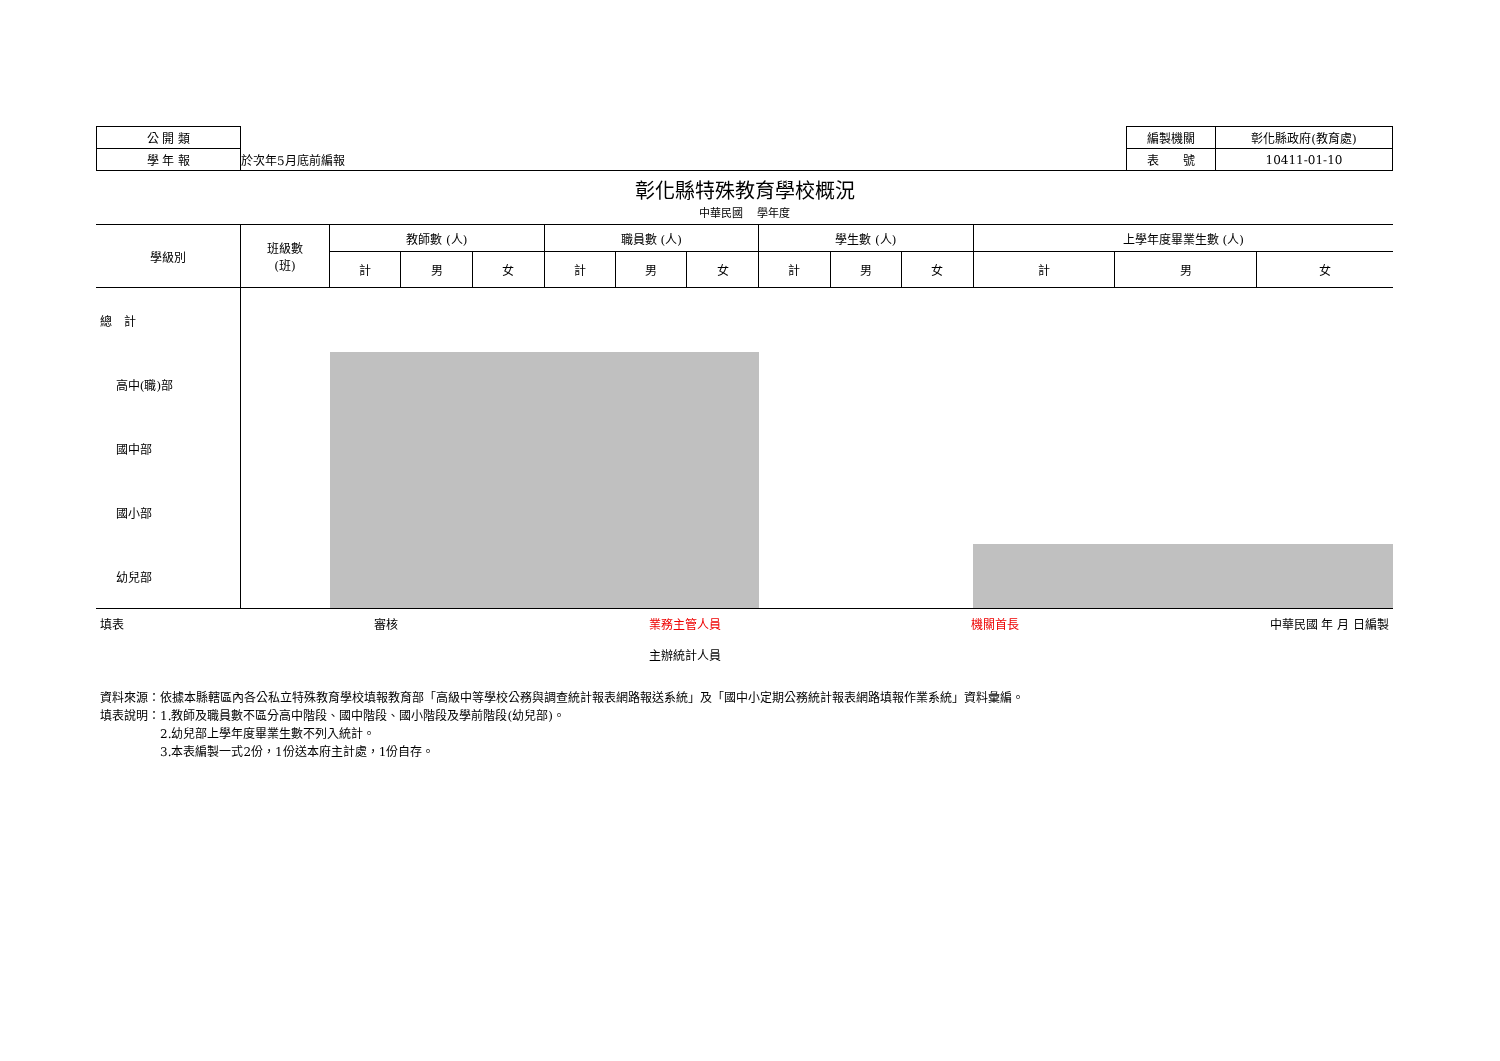| 公 開 類 | | 編製機關 | 彰化縣政府(教育處) |
| 學 年 報 | 於次年5月底前編報 | 表 號 | 10411-01-10 |
彰化縣特殊教育學校概況
中華民國　 學年度
| 學級別 | 班級數 (班) | 教師數 (人) | | | 職員數 (人) | | | 學生數 (人) | | | 上學年度畢業生數 (人) | | |
| --- | --- | --- | --- | --- | --- | --- | --- | --- | --- | --- | --- | --- | --- |
| | | 計 | 男 | 女 | 計 | 男 | 女 | 計 | 男 | 女 | 計 | 男 | 女 |
| 總 計 | | | | | | | | | | | | | |
| 高中(職)部 | | | | | | | | | | | | | |
| 國中部 | | | | | | | | | | | | | |
| 國小部 | | | | | | | | | | | | | |
| 幼兒部 | | | | | | | | | | | | | |
填表 審核 業務主管人員
主辦統計人員 機關首長 中華民國 年 月 日編製
資料來源：依據本縣轄區內各公私立特殊教育學校填報教育部「高級中等學校公務與調查統計報表網路報送系統」及「國中小定期公務統計報表網路填報作業系統」資料彙編。
填表說明：1.教師及職員數不區分高中階段、國中階段、國小階段及學前階段(幼兒部)。
　　　　　2.幼兒部上學年度畢業生數不列入統計。
　　　　　3.本表編製一式2份，1份送本府主計處，1份自存。